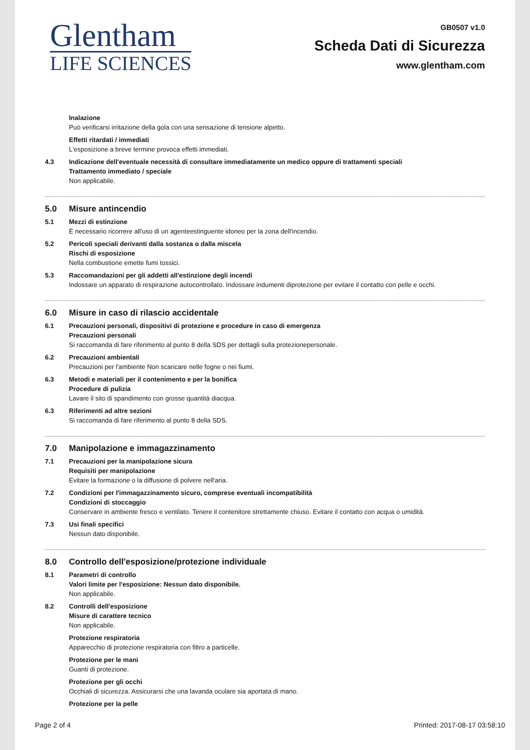Glentham
LIFE SCIENCES
GB0507 v1.0
Scheda Dati di Sicurezza
www.glentham.com
Inalazione
Può verificarsi irritazione della gola con una sensazione di tensione alpetto.
Effetti ritardati / immediati
L'esposizione a breve termine provoca effetti immediati.
4.3 Indicazione dell'eventuale necessità di consultare immediatamente un medico oppure di trattamenti speciali
Trattamento immediato / speciale
Non applicabile.
5.0 Misure antincendio
5.1 Mezzi di estinzione
È necessario ricorrere all'uso di un agenteestinguente idoneo per la zona dell'incendio.
5.2 Pericoli speciali derivanti dalla sostanza o dalla miscela
Rischi di esposizione
Nella combustione emette fumi tossici.
5.3 Raccomandazioni per gli addetti all'estinzione degli incendi
Indossare un apparato di respirazione autocontrollato. Indossare indumenti diprotezione per evitare il contatto con pelle e occhi.
6.0 Misure in caso di rilascio accidentale
6.1 Precauzioni personali, dispositivi di protezione e procedure in caso di emergenza
Precauzioni personali
Si raccomanda di fare riferimento al punto 8 della SDS per dettagli sulla protezionepersonale.
6.2 Precauzioni ambientali
Precauzioni per l'ambiente Non scaricare nelle fogne o nei fiumi.
6.3 Metodi e materiali per il contenimento e per la bonifica
Procedure di pulizia
Lavare il sito di spandimento con grosse quantità diacqua.
6.3 Riferimenti ad altre sezioni
Si raccomanda di fare riferimento al punto 8 della SDS.
7.0 Manipolazione e immagazzinamento
7.1 Precauzioni per la manipolazione sicura
Requisiti per manipolazione
Evitare la formazione o la diffusione di polvere nell'aria.
7.2 Condizioni per l'immagazzinamento sicuro, comprese eventuali incompatibilità
Condizioni di stoccaggio
Conservare in ambiente fresco e ventilato. Tenere il contenitore strettamente chiuso. Evitare il contatto con acqua o umidità.
7.3 Usi finali specifici
Nessun dato disponibile.
8.0 Controllo dell'esposizione/protezione individuale
8.1 Parametri di controllo
Valori limite per l'esposizione: Nessun dato disponibile.
Non applicabile.
8.2 Controlli dell'esposizione
Misure di carattere tecnico
Non applicabile.
Protezione respiratoria
Apparecchio di protezione respiratoria con filtro a particelle.
Protezione per le mani
Guanti di protezione.
Protezione per gli occhi
Occhiali di sicurezza. Assicurarsi che una lavanda oculare sia aportata di mano.
Protezione per la pelle
Page 2 of 4 Printed: 2017-08-17 03:58:10